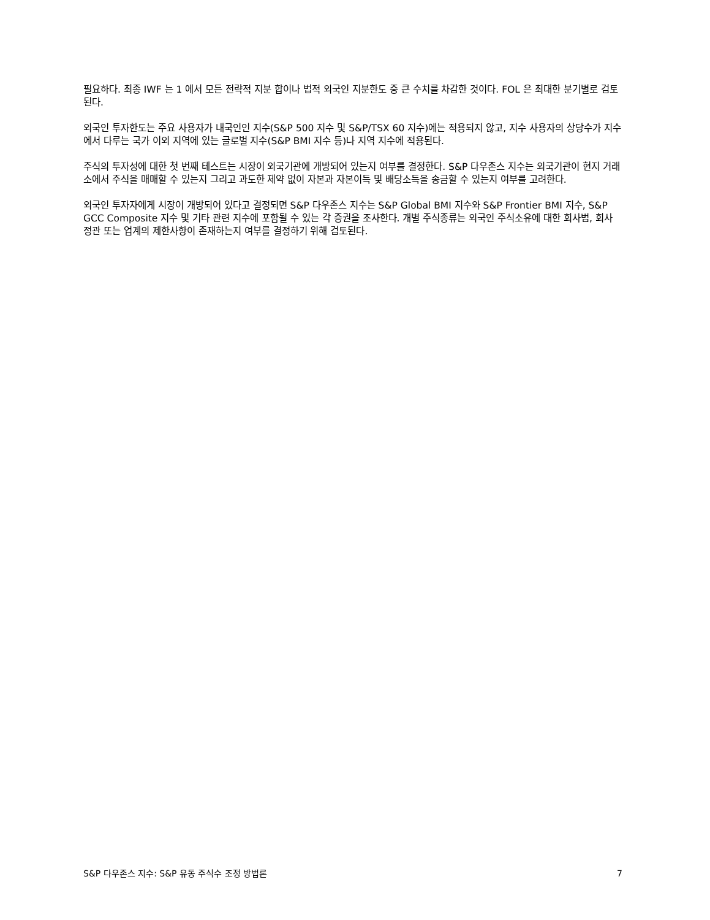필요하다. 최종 IWF 는 1 에서 모든 전략적 지분 합이나 법적 외국인 지분한도 중 큰 수치를 차감한 것이다. FOL 은 최대한 분기별로 검토된다.
외국인 투자한도는 주요 사용자가 내국인인 지수(S&P 500 지수 및 S&P/TSX 60 지수)에는 적용되지 않고, 지수 사용자의 상당수가 지수에서 다루는 국가 이외 지역에 있는 글로벌 지수(S&P BMI 지수 등)나 지역 지수에 적용된다.
주식의 투자성에 대한 첫 번째 테스트는 시장이 외국기관에 개방되어 있는지 여부를 결정한다. S&P 다우존스 지수는 외국기관이 현지 거래소에서 주식을 매매할 수 있는지 그리고 과도한 제약 없이 자본과 자본이득 및 배당소득을 송금할 수 있는지 여부를 고려한다.
외국인 투자자에게 시장이 개방되어 있다고 결정되면 S&P 다우존스 지수는 S&P Global BMI 지수와 S&P Frontier BMI 지수, S&P GCC Composite 지수 및 기타 관련 지수에 포함될 수 있는 각 증권을 조사한다. 개별 주식종류는 외국인 주식소유에 대한 회사법, 회사 정관 또는 업계의 제한사항이 존재하는지 여부를 결정하기 위해 검토된다.
S&P 다우존스 지수: S&P 유동 주식수 조정 방법론 7